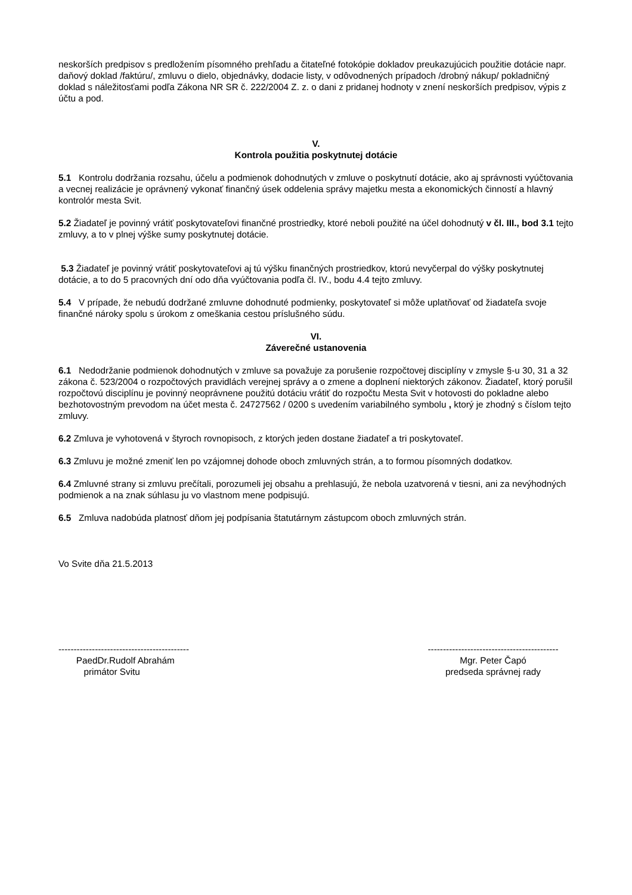neskorších predpisov s predložením písomného prehľadu a čitateľné fotokópie dokladov preukazujúcich použitie dotácie napr. daňový doklad /faktúru/, zmluvu o dielo, objednávky, dodacie listy, v odôvodnených prípadoch /drobný nákup/ pokladničný doklad s náležitosťami podľa Zákona NR SR č. 222/2004 Z. z. o dani z pridanej hodnoty v znení neskorších predpisov, výpis z účtu a pod.
V.
Kontrola použitia poskytnutej dotácie
5.1 Kontrolu dodržania rozsahu, účelu a podmienok dohodnutých v zmluve o poskytnutí dotácie, ako aj správnosti vyúčtovania a vecnej realizácie je oprávnený vykonať finančný úsek oddelenia správy majetku mesta a ekonomických činností a hlavný kontrolór mesta Svit.
5.2 Žiadateľ je povinný vrátiť poskytovateľovi finančné prostriedky, ktoré neboli použité na účel dohodnutý v čl. III., bod 3.1 tejto zmluvy, a to v plnej výške sumy poskytnutej dotácie.
5.3 Žiadateľ je povinný vrátiť poskytovateľovi aj tú výšku finančných prostriedkov, ktorú nevyčerpal do výšky poskytnutej dotácie, a to do 5 pracovných dní odo dňa vyúčtovania podľa čl. IV., bodu 4.4 tejto zmluvy.
5.4 V prípade, že nebudú dodržané zmluvne dohodnuté podmienky, poskytovateľ si môže uplatňovať od žiadateľa svoje finančné nároky spolu s úrokom z omeškania cestou príslušného súdu.
VI.
Záverečné ustanovenia
6.1 Nedodržanie podmienok dohodnutých v zmluve sa považuje za porušenie rozpočtovej disciplíny v zmysle §-u 30, 31 a 32 zákona č. 523/2004 o rozpočtových pravidlách verejnej správy a o zmene a doplnení niektorých zákonov. Žiadateľ, ktorý porušil rozpočtovú disciplínu je povinný neoprávnene použitú dotáciu vrátiť do rozpočtu Mesta Svit v hotovosti do pokladne alebo bezhotovostným prevodom na účet mesta č. 24727562 / 0200 s uvedením variabilného symbolu , ktorý je zhodný s číslom tejto zmluvy.
6.2 Zmluva je vyhotovená v štyroch rovnopisoch, z ktorých jeden dostane žiadateľ a tri poskytovateľ.
6.3 Zmluvu je možné zmeniť len po vzájomnej dohode oboch zmluvných strán, a to formou písomných dodatkov.
6.4 Zmluvné strany si zmluvu prečítali, porozumeli jej obsahu a prehlasujú, že nebola uzatvorená v tiesni, ani za nevýhodných podmienok a na znak súhlasu ju vo vlastnom mene podpisujú.
6.5 Zmluva nadobúda platnosť dňom jej podpísania štatutárnym zástupcom oboch zmluvných strán.
Vo Svite dňa 21.5.2013
-------------------------------------------
PaedDr.Rudolf Abrahám
primátor Svitu
-------------------------------------------
Mgr. Peter Čapó
predseda správnej rady